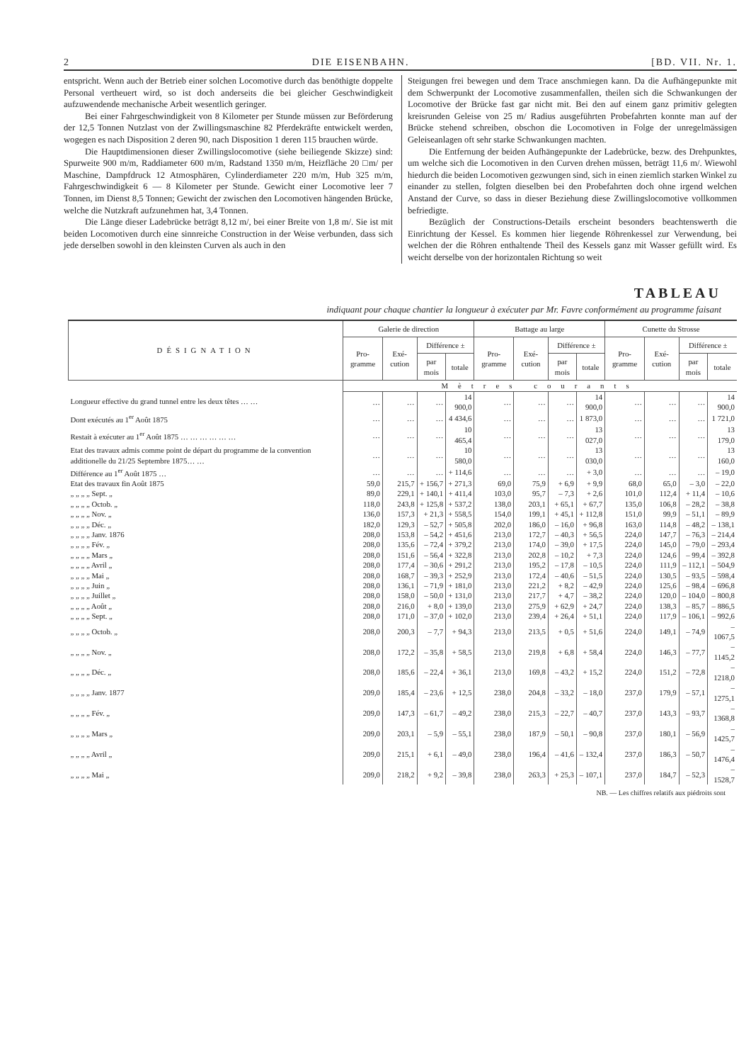2 DIE EISENBAHN. [BD. VII. Nr. 1.
entspricht. Wenn auch der Betrieb einer solchen Locomotive durch das benöthigte doppelte Personal vertheuert wird, so ist doch anderseits die bei gleicher Geschwindigkeit aufzuwendende mechanische Arbeit wesentlich geringer.
Bei einer Fahrgeschwindigkeit von 8 Kilometer per Stunde müssen zur Beförderung der 12,5 Tonnen Nutzlast von der Zwillingsmaschine 82 Pferdekräfte entwickelt werden, wogegen es nach Disposition 2 deren 90, nach Disposition 1 deren 115 brauchen würde.
Die Hauptdimensionen dieser Zwillingslocomotive (siehe beiliegende Skizze) sind: Spurweite 900 m/m, Raddiameter 600 m/m, Radstand 1350 m/m, Heizfläche 20 □m/ per Maschine, Dampfdruck 12 Atmosphären, Cylinderdiameter 220 m/m, Hub 325 m/m, Fahrgeschwindigkeit 6 — 8 Kilometer per Stunde. Gewicht einer Locomotive leer 7 Tonnen, im Dienst 8,5 Tonnen; Gewicht der zwischen den Locomotiven hängenden Brücke, welche die Nutzkraft aufzunehmen hat, 3,4 Tonnen.
Die Länge dieser Ladebrücke beträgt 8,12 m/, bei einer Breite von 1,8 m/. Sie ist mit beiden Locomotiven durch eine sinnreiche Construction in der Weise verbunden, dass sich jede derselben sowohl in den kleinsten Curven als auch in den
Steigungen frei bewegen und dem Trace anschmiegen kann. Da die Aufhängepunkte mit dem Schwerpunkt der Locomotive zusammenfallen, theilen sich die Schwankungen der Locomotive der Brücke fast gar nicht mit. Bei den auf einem ganz primitiv gelegten kreisrunden Geleise von 25 m/ Radius ausgeführten Probefahrten konnte man auf der Brücke stehend schreiben, obschon die Locomotiven in Folge der unregelmässigen Geleiseanlagen oft sehr starke Schwankungen machten.
Die Entfernung der beiden Aufhängepunkte der Ladebrücke, bezw. des Drehpunktes, um welche sich die Locomotiven in den Curven drehen müssen, beträgt 11,6 m/. Wiewohl hiedurch die beiden Locomotiven gezwungen sind, sich in einen ziemlich starken Winkel zu einander zu stellen, folgten dieselben bei den Probefahrten doch ohne irgend welchen Anstand der Curve, so dass in dieser Beziehung diese Zwillingslocomotive vollkommen befriedigte.
Bezüglich der Constructions-Details erscheint besonders beachtenswerth die Einrichtung der Kessel. Es kommen hier liegende Röhrenkessel zur Verwendung, bei welchen der die Röhren enthaltende Theil des Kessels ganz mit Wasser gefüllt wird. Es weicht derselbe von der horizontalen Richtung so weit
TABLEAU
indiquant pour chaque chantier la longueur à exécuter par Mr. Favre conformément au programme faisant
| DÉSIGNATION | Galerie de direction | | | | Battage au large | | | | Cunette du Strosse | | | |
| --- | --- | --- | --- | --- | --- | --- | --- | --- | --- | --- | --- | --- |
| | Pro-gramme | Exé-cution | Différence ± | | Pro-gramme | Exé-cution | Différence ± | | Pro-gramme | Exé-cution | Différence ± | |
| | | | par mois | totale | | | par mois | totale | | | par mois | totale |
| | Mètres courants | | | | | | | | | | | |
| Longueur effective du grand tunnel entre les deux têtes … … | … | … | … | 14 900,0 | … | … | … | 14 900,0 | … | … | … | 14 900,0 |
| Dont exécutés au 1<sup>er</sup> Août 1875 | … | … | … | 4 434,6 | … | … | … | 1 873,0 | … | … | … | 1 721,0 |
| Restait à exécuter au 1<sup>er</sup> Août 1875 … … … … … … | … | … | … | 10 465,4 | … | … | … | 13 027,0 | … | … | … | 13 179,0 |
| Etat des travaux admis comme point de départ du programme de la convention additionelle du 21/25 Septembre 1875… … | … | … | … | 10 580,0 | … | … | … | 13 030,0 | … | … | … | 13 160,0 |
| Différence au 1<sup>er</sup> Août 1875 … | … | … | … | + 114,6 | … | … | … | + 3,0 | … | … | … | – 19,0 |
| Etat des travaux fin Août 1875 | 59,0 | 215,7 | + 156,7 | + 271,3 | 69,0 | 75,9 | + 6,9 | + 9,9 | 68,0 | 65,0 | – 3,0 | – 22,0 |
| „ „ „ „ Sept. „ | 89,0 | 229,1 | + 140,1 | + 411,4 | 103,0 | 95,7 | – 7,3 | + 2,6 | 101,0 | 112,4 | + 11,4 | – 10,6 |
| „ „ „ „ Octob. „ | 118,0 | 243,8 | + 125,8 | + 537,2 | 138,0 | 203,1 | + 65,1 | + 67,7 | 135,0 | 106,8 | – 28,2 | – 38,8 |
| „ „ „ „ Nov. „ | 136,0 | 157,3 | + 21,3 | + 558,5 | 154,0 | 199,1 | + 45,1 | + 112,8 | 151,0 | 99,9 | – 51,1 | – 89,9 |
| „ „ „ „ Déc. „ | 182,0 | 129,3 | – 52,7 | + 505,8 | 202,0 | 186,0 | – 16,0 | + 96,8 | 163,0 | 114,8 | – 48,2 | – 138,1 |
| „ „ „ „ Janv. 1876 | 208,0 | 153,8 | – 54,2 | + 451,6 | 213,0 | 172,7 | – 40,3 | + 56,5 | 224,0 | 147,7 | – 76,3 | – 214,4 |
| „ „ „ „ Fév. „ | 208,0 | 135,6 | – 72,4 | + 379,2 | 213,0 | 174,0 | – 39,0 | + 17,5 | 224,0 | 145,0 | – 79,0 | – 293,4 |
| „ „ „ „ Mars „ | 208,0 | 151,6 | – 56,4 | + 322,8 | 213,0 | 202,8 | – 10,2 | + 7,3 | 224,0 | 124,6 | – 99,4 | – 392,8 |
| „ „ „ „ Avril „ | 208,0 | 177,4 | – 30,6 | + 291,2 | 213,0 | 195,2 | – 17,8 | – 10,5 | 224,0 | 111,9 | – 112,1 | – 504,9 |
| „ „ „ „ Mai „ | 208,0 | 168,7 | – 39,3 | + 252,9 | 213,0 | 172,4 | – 40,6 | – 51,5 | 224,0 | 130,5 | – 93,5 | – 598,4 |
| „ „ „ „ Juin „ | 208,0 | 136,1 | – 71,9 | + 181,0 | 213,0 | 221,2 | + 8,2 | – 42,9 | 224,0 | 125,6 | – 98,4 | – 696,8 |
| „ „ „ „ Juillet „ | 208,0 | 158,0 | – 50,0 | + 131,0 | 213,0 | 217,7 | + 4,7 | – 38,2 | 224,0 | 120,0 | – 104,0 | – 800,8 |
| „ „ „ „ Août „ | 208,0 | 216,0 | + 8,0 | + 139,0 | 213,0 | 275,9 | + 62,9 | + 24,7 | 224,0 | 138,3 | – 85,7 | – 886,5 |
| „ „ „ „ Sept. „ | 208,0 | 171,0 | – 37,0 | + 102,0 | 213,0 | 239,4 | + 26,4 | + 51,1 | 224,0 | 117,9 | – 106,1 | – 992,6 |
| „ „ „ „ Octob. „ | 208,0 | 200,3 | – 7,7 | + 94,3 | 213,0 | 213,5 | + 0,5 | + 51,6 | 224,0 | 149,1 | – 74,9 | – 1067,5 |
| „ „ „ „ Nov. „ | 208,0 | 172,2 | – 35,8 | + 58,5 | 213,0 | 219,8 | + 6,8 | + 58,4 | 224,0 | 146,3 | – 77,7 | – 1145,2 |
| „ „ „ „ Déc. „ | 208,0 | 185,6 | – 22,4 | + 36,1 | 213,0 | 169,8 | – 43,2 | + 15,2 | 224,0 | 151,2 | – 72,8 | – 1218,0 |
| „ „ „ „ Janv. 1877 | 209,0 | 185,4 | – 23,6 | + 12,5 | 238,0 | 204,8 | – 33,2 | – 18,0 | 237,0 | 179,9 | – 57,1 | – 1275,1 |
| „ „ „ „ Fév. „ | 209,0 | 147,3 | – 61,7 | – 49,2 | 238,0 | 215,3 | – 22,7 | – 40,7 | 237,0 | 143,3 | – 93,7 | – 1368,8 |
| „ „ „ „ Mars „ | 209,0 | 203,1 | – 5,9 | – 55,1 | 238,0 | 187,9 | – 50,1 | – 90,8 | 237,0 | 180,1 | – 56,9 | – 1425,7 |
| „ „ „ „ Avril „ | 209,0 | 215,1 | + 6,1 | – 49,0 | 238,0 | 196,4 | – 41,6 | – 132,4 | 237,0 | 186,3 | – 50,7 | – 1476,4 |
| „ „ „ „ Mai „ | 209,0 | 218,2 | + 9,2 | – 39,8 | 238,0 | 263,3 | + 25,3 | – 107,1 | 237,0 | 184,7 | – 52,3 | – 1528,7 |
NB. — Les chiffres relatifs aux piédroits sont